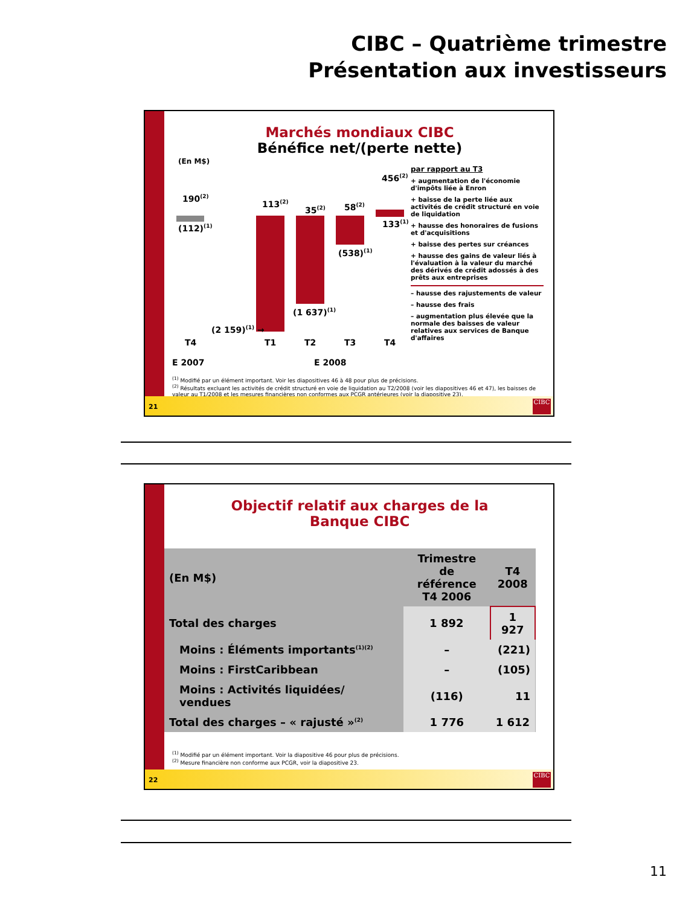CIBC – Quatrième trimestre
Présentation aux investisseurs
Marchés mondiaux CIBC
Bénéfice net/(perte nette)
(En M$)
190<sup>(2)</sup>
(112)<sup>(1)</sup>
113<sup>(2)</sup>
(2 159)<sup>(1)</sup> →
35<sup>(2)</sup>
(1 637)<sup>(1)</sup>
58<sup>(2)</sup>
(538)<sup>(1)</sup>
456<sup>(2)</sup>
133<sup>(1)</sup>
T4 T1 T2 T3 T4
E 2007 E 2008
par rapport au T3
+ augmentation de l'économie d'impôts liée à Enron
+ baisse de la perte liée aux activités de crédit structuré en voie de liquidation
+ hausse des honoraires de fusions et d'acquisitions
+ baisse des pertes sur créances
+ hausse des gains de valeur liés à l'évaluation à la valeur du marché des dérivés de crédit adossés à des prêts aux entreprises
– hausse des rajustements de valeur
– hausse des frais
– augmentation plus élevée que la normale des baisses de valeur relatives aux services de Banque d'affaires
<sup>(1)</sup> Modifié par un élément important. Voir les diapositives 46 à 48 pour plus de précisions.
<sup>(2)</sup> Résultats excluant les activités de crédit structuré en voie de liquidation au T2/2008 (voir les diapositives 46 et 47), les baisses de valeur au T1/2008 et les mesures financières non conformes aux PCGR antérieures (voir la diapositive 23).
21
CIBC
Objectif relatif aux charges de la
Banque CIBC
| (En M$) | Trimestre de référence T4 2006 | T4 2008 |
| Total des charges | 1 892 | 1 927 |
| Moins : Éléments importants<sup>(1)(2)</sup> | – | (221) |
| Moins : FirstCaribbean | – | (105) |
| Moins : Activités liquidées/ vendues | (116) | 11 |
| Total des charges – « rajusté »<sup>(2)</sup> | 1 776 | 1 612 |
<sup>(1)</sup> Modifié par un élément important. Voir la diapositive 46 pour plus de précisions.
<sup>(2)</sup> Mesure financière non conforme aux PCGR, voir la diapositive 23.
22
CIBC
11